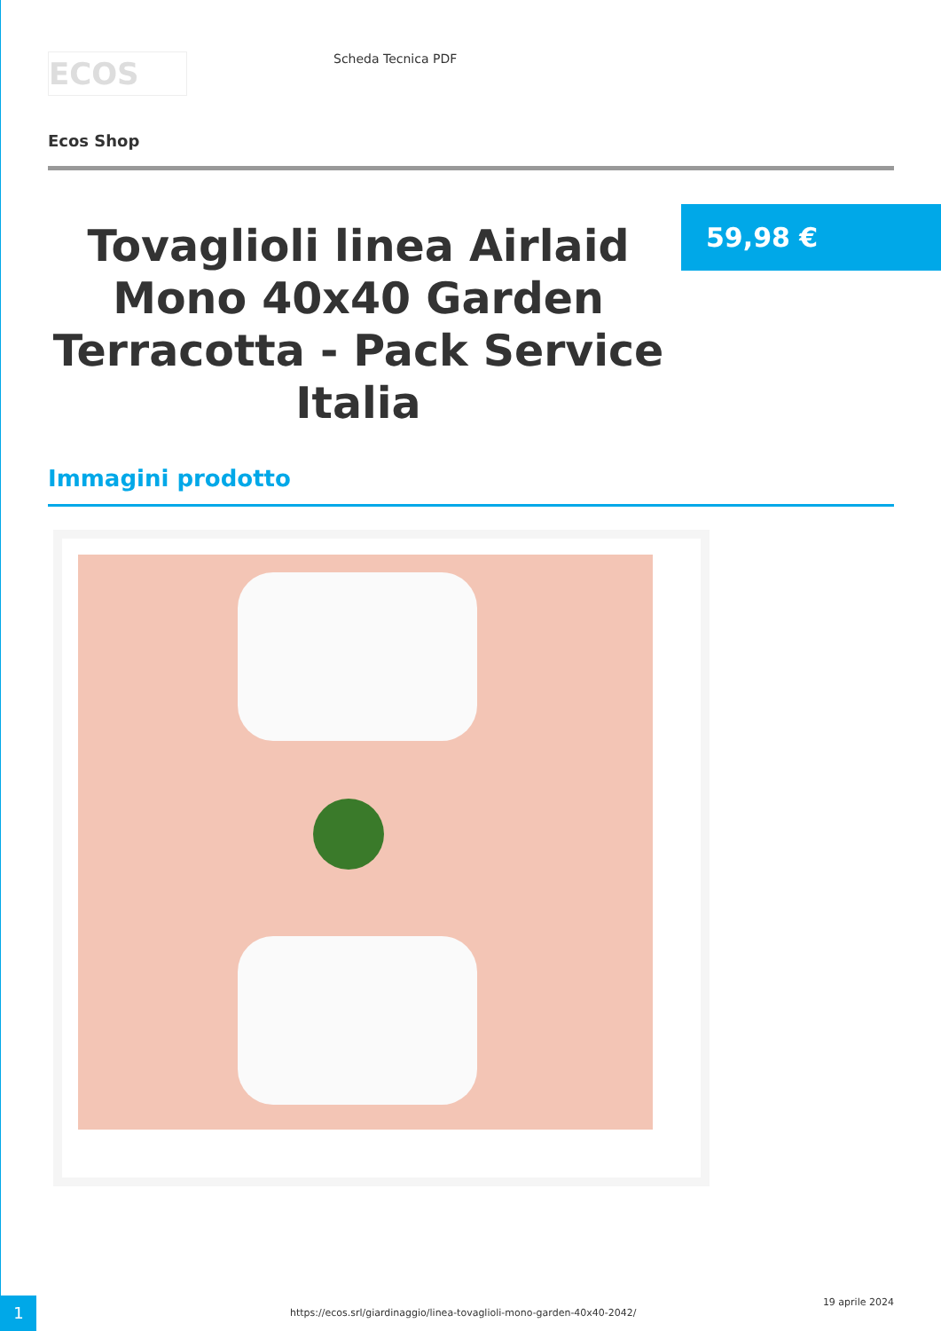ECOS
Scheda Tecnica PDF
Ecos Shop
Tovaglioli linea Airlaid Mono 40x40 Garden Terracotta - Pack Service Italia
59,98 €
Immagini prodotto
1
https://ecos.srl/giardinaggio/linea-tovaglioli-mono-garden-40x40-2042/
19 aprile 2024